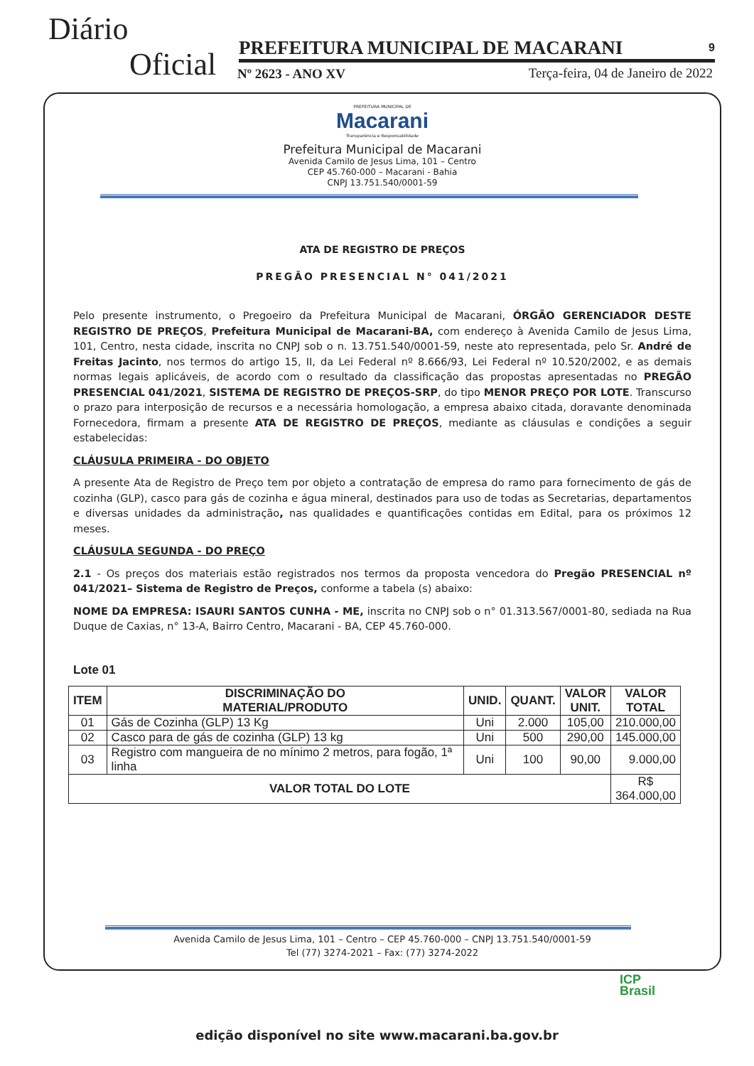Diário
Oficial PREFEITURA MUNICIPAL DE MACARANI 9
Nº 2623 - ANO XV
Terça-feira, 04 de Janeiro de 2022
PREFEITURA MUNICIPAL DE
Macarani
Transparência e Responsabilidade
Prefeitura Municipal de Macarani
Avenida Camilo de Jesus Lima, 101 – Centro
CEP 45.760-000 – Macarani - Bahia
CNPJ 13.751.540/0001-59
ATA DE REGISTRO DE PREÇOS
PREGÃO PRESENCIAL N° 041/2021
Pelo presente instrumento, o Pregoeiro da Prefeitura Municipal de Macarani, ÓRGÃO GERENCIADOR DESTE REGISTRO DE PREÇOS, Prefeitura Municipal de Macarani-BA, com endereço à Avenida Camilo de Jesus Lima, 101, Centro, nesta cidade, inscrita no CNPJ sob o n. 13.751.540/0001-59, neste ato representada, pelo Sr. André de Freitas Jacinto, nos termos do artigo 15, II, da Lei Federal nº 8.666/93, Lei Federal nº 10.520/2002, e as demais normas legais aplicáveis, de acordo com o resultado da classificação das propostas apresentadas no PREGÃO PRESENCIAL 041/2021, SISTEMA DE REGISTRO DE PREÇOS-SRP, do tipo MENOR PREÇO POR LOTE. Transcurso o prazo para interposição de recursos e a necessária homologação, a empresa abaixo citada, doravante denominada Fornecedora, firmam a presente ATA DE REGISTRO DE PREÇOS, mediante as cláusulas e condições a seguir estabelecidas:
CLÁUSULA PRIMEIRA - DO OBJETO
A presente Ata de Registro de Preço tem por objeto a contratação de empresa do ramo para fornecimento de gás de cozinha (GLP), casco para gás de cozinha e água mineral, destinados para uso de todas as Secretarias, departamentos e diversas unidades da administração, nas qualidades e quantificações contidas em Edital, para os próximos 12 meses.
CLÁUSULA SEGUNDA - DO PREÇO
2.1 - Os preços dos materiais estão registrados nos termos da proposta vencedora do Pregão PRESENCIAL nº 041/2021– Sistema de Registro de Preços, conforme a tabela (s) abaixo:
NOME DA EMPRESA: ISAURI SANTOS CUNHA - ME, inscrita no CNPJ sob o n° 01.313.567/0001-80, sediada na Rua Duque de Caxias, n° 13-A, Bairro Centro, Macarani - BA, CEP 45.760-000.
Lote 01
| ITEM | DISCRIMINAÇÃO DO MATERIAL/PRODUTO | UNID. | QUANT. | VALOR UNIT. | VALOR TOTAL |
| --- | --- | --- | --- | --- | --- |
| 01 | Gás de Cozinha (GLP) 13 Kg | Uni | 2.000 | 105,00 | 210.000,00 |
| 02 | Casco para de gás de cozinha (GLP) 13 kg | Uni | 500 | 290,00 | 145.000,00 |
| 03 | Registro com mangueira de no mínimo 2 metros, para fogão, 1ª linha | Uni | 100 | 90,00 | 9.000,00 |
| VALOR TOTAL DO LOTE | | | | | R$ 364.000,00 |
Avenida Camilo de Jesus Lima, 101 – Centro – CEP 45.760-000 – CNPJ 13.751.540/0001-59
Tel (77) 3274-2021 – Fax: (77) 3274-2022
ICP
Brasil
edição disponível no site www.macarani.ba.gov.br